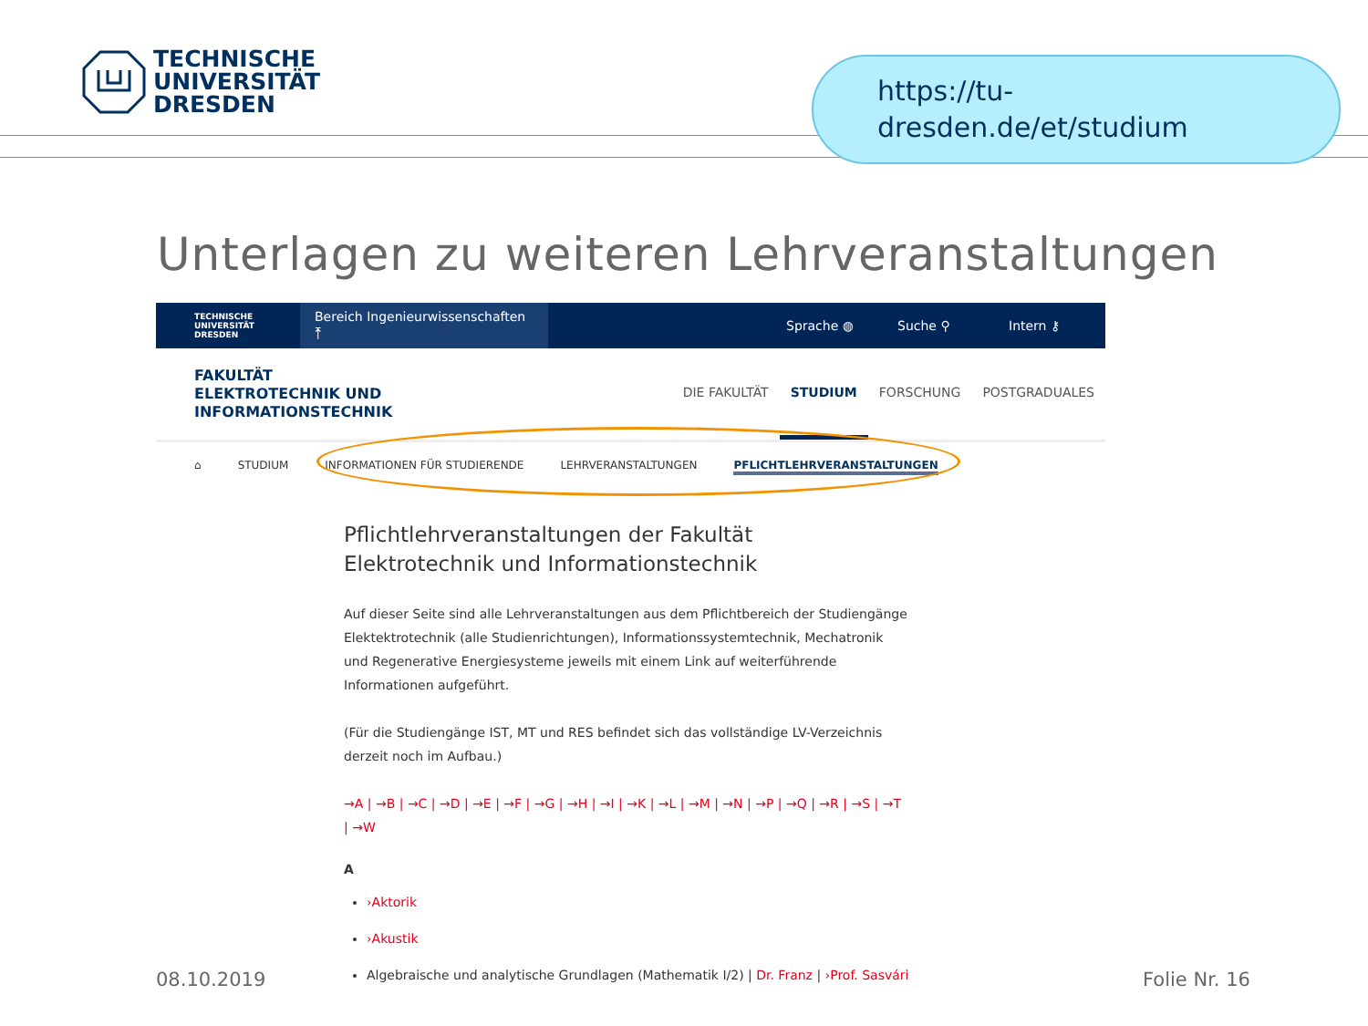TECHNISCHE
UNIVERSITÄT
DRESDEN
https://tu-
dresden.de/et/studium
Unterlagen zu weiteren Lehrveranstaltungen
TECHNISCHE UNIVERSITÄT DRESDEN
Bereich Ingenieurwissenschaften ⤒
Sprache ◍ Suche ⚲ Intern ⚷
FAKULTÄT
ELEKTROTECHNIK UND
INFORMATIONSTECHNIK
DIE FAKULTÄT STUDIUM FORSCHUNG POSTGRADUALES
⌂ STUDIUM INFORMATIONEN FÜR STUDIERENDE LEHRVERANSTALTUNGEN PFLICHTLEHRVERANSTALTUNGEN
Pflichtlehrveranstaltungen der Fakultät Elektrotechnik und Informationstechnik
Auf dieser Seite sind alle Lehrveranstaltungen aus dem Pflichtbereich der Studiengänge Elektektrotechnik (alle Studienrichtungen), Informationssystemtechnik, Mechatronik und Regenerative Energiesysteme jeweils mit einem Link auf weiterführende Informationen aufgeführt.
(Für die Studiengänge IST, MT und RES befindet sich das vollständige LV-Verzeichnis derzeit noch im Aufbau.)
→A | →B | →C | →D | →E | →F | →G | →H | →I | →K | →L | →M | →N | →P | →Q | →R | →S | →T | →W
A
›Aktorik
›Akustik
Algebraische und analytische Grundlagen (Mathematik I/2) | Dr. Franz | ›Prof. Sasvári
08.10.2019 Folie Nr. 16